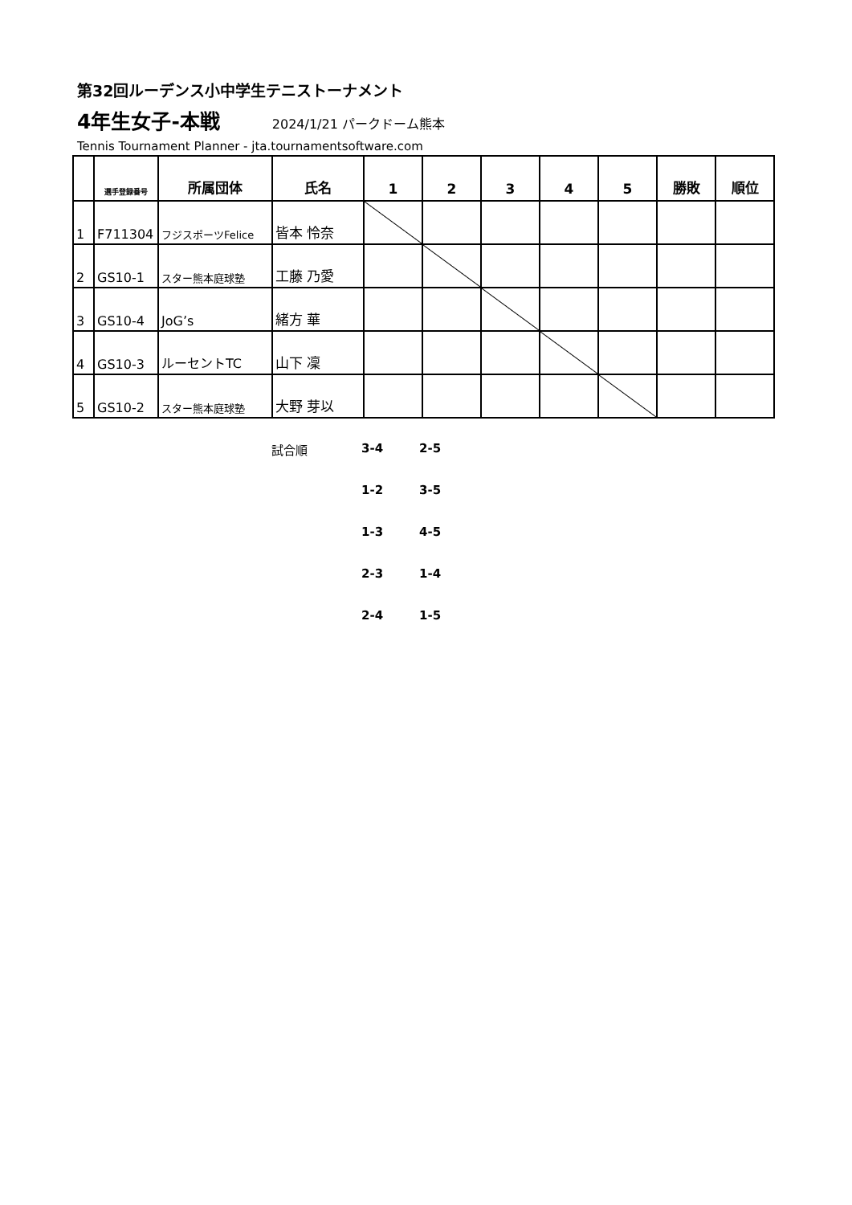第32回ルーデンス小中学生テニストーナメント
4年生女子-本戦 2024/1/21 パークドーム熊本
Tennis Tournament Planner - jta.tournamentsoftware.com
| | 選手登録番号 | 所属団体 | 氏名 | 1 | 2 | 3 | 4 | 5 | 勝敗 | 順位 |
| --- | --- | --- | --- | --- | --- | --- | --- | --- | --- | --- |
| 1 | F711304 | フジスポーツFelice | 皆本 怜奈 | | | | | | | |
| 2 | GS10-1 | スター熊本庭球塾 | 工藤 乃愛 | | | | | | | |
| 3 | GS10-4 | JoG’s | 緒方 華 | | | | | | | |
| 4 | GS10-3 | ルーセントTC | 山下 凜 | | | | | | | |
| 5 | GS10-2 | スター熊本庭球塾 | 大野 芽以 | | | | | | | |
試合順 3-4 2-5
1-2 3-5
1-3 4-5
2-3 1-4
2-4 1-5